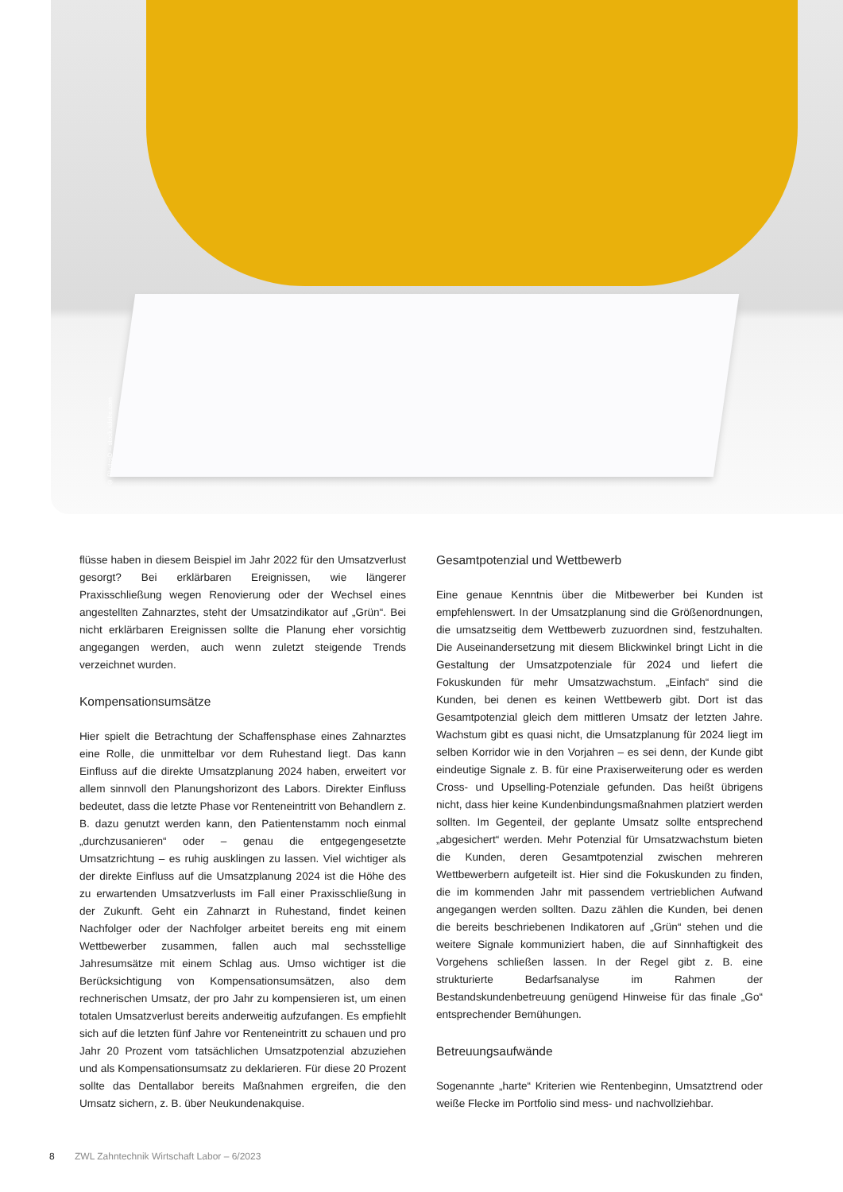© PhotosD – stock.adobe.com
flüsse haben in diesem Beispiel im Jahr 2022 für den Umsatzverlust gesorgt? Bei erklärbaren Ereignissen, wie längerer Praxisschließung wegen Renovierung oder der Wechsel eines angestellten Zahnarztes, steht der Umsatzindikator auf „Grün“. Bei nicht erklärbaren Ereignissen sollte die Planung eher vorsichtig angegangen werden, auch wenn zuletzt steigende Trends verzeichnet wurden.
Kompensationsumsätze
Hier spielt die Betrachtung der Schaffensphase eines Zahnarztes eine Rolle, die unmittelbar vor dem Ruhestand liegt. Das kann Einfluss auf die direkte Umsatzplanung 2024 haben, erweitert vor allem sinnvoll den Planungshorizont des Labors. Direkter Einfluss bedeutet, dass die letzte Phase vor Renteneintritt von Behandlern z. B. dazu genutzt werden kann, den Patientenstamm noch einmal „durchzusanieren“ oder – genau die entgegengesetzte Umsatzrichtung – es ruhig ausklingen zu lassen. Viel wichtiger als der direkte Einfluss auf die Umsatzplanung 2024 ist die Höhe des zu erwartenden Umsatzverlusts im Fall einer Praxisschließung in der Zukunft. Geht ein Zahnarzt in Ruhestand, findet keinen Nachfolger oder der Nachfolger arbeitet bereits eng mit einem Wettbewerber zusammen, fallen auch mal sechsstellige Jahresumsätze mit einem Schlag aus. Umso wichtiger ist die Berücksichtigung von Kompensationsumsätzen, also dem rechnerischen Umsatz, der pro Jahr zu kompensieren ist, um einen totalen Umsatzverlust bereits anderweitig aufzufangen. Es empfiehlt sich auf die letzten fünf Jahre vor Renteneintritt zu schauen und pro Jahr 20 Prozent vom tatsächlichen Umsatzpotenzial abzuziehen und als Kompensationsumsatz zu deklarieren. Für diese 20 Prozent sollte das Dentallabor bereits Maßnahmen ergreifen, die den Umsatz sichern, z. B. über Neukundenakquise.
Gesamtpotenzial und Wettbewerb
Eine genaue Kenntnis über die Mitbewerber bei Kunden ist empfehlenswert. In der Umsatzplanung sind die Größenordnungen, die umsatzseitig dem Wettbewerb zuzuordnen sind, festzuhalten. Die Auseinandersetzung mit diesem Blickwinkel bringt Licht in die Gestaltung der Umsatzpotenziale für 2024 und liefert die Fokuskunden für mehr Umsatzwachstum. „Einfach“ sind die Kunden, bei denen es keinen Wettbewerb gibt. Dort ist das Gesamtpotenzial gleich dem mittleren Umsatz der letzten Jahre. Wachstum gibt es quasi nicht, die Umsatzplanung für 2024 liegt im selben Korridor wie in den Vorjahren – es sei denn, der Kunde gibt eindeutige Signale z. B. für eine Praxiserweiterung oder es werden Cross- und Upselling-Potenziale gefunden. Das heißt übrigens nicht, dass hier keine Kundenbindungsmaßnahmen platziert werden sollten. Im Gegenteil, der geplante Umsatz sollte entsprechend „abgesichert“ werden. Mehr Potenzial für Umsatzwachstum bieten die Kunden, deren Gesamtpotenzial zwischen mehreren Wettbewerbern aufgeteilt ist. Hier sind die Fokuskunden zu finden, die im kommenden Jahr mit passendem vertrieblichen Aufwand angegangen werden sollten. Dazu zählen die Kunden, bei denen die bereits beschriebenen Indikatoren auf „Grün“ stehen und die weitere Signale kommuniziert haben, die auf Sinnhaftigkeit des Vorgehens schließen lassen. In der Regel gibt z. B. eine strukturierte Bedarfsanalyse im Rahmen der Bestandskundenbetreuung genügend Hinweise für das finale „Go“ entsprechender Bemühungen.
Betreuungsaufwände
Sogenannte „harte“ Kriterien wie Rentenbeginn, Umsatztrend oder weiße Flecke im Portfolio sind mess- und nachvollziehbar.
8 ZWL Zahntechnik Wirtschaft Labor – 6/2023